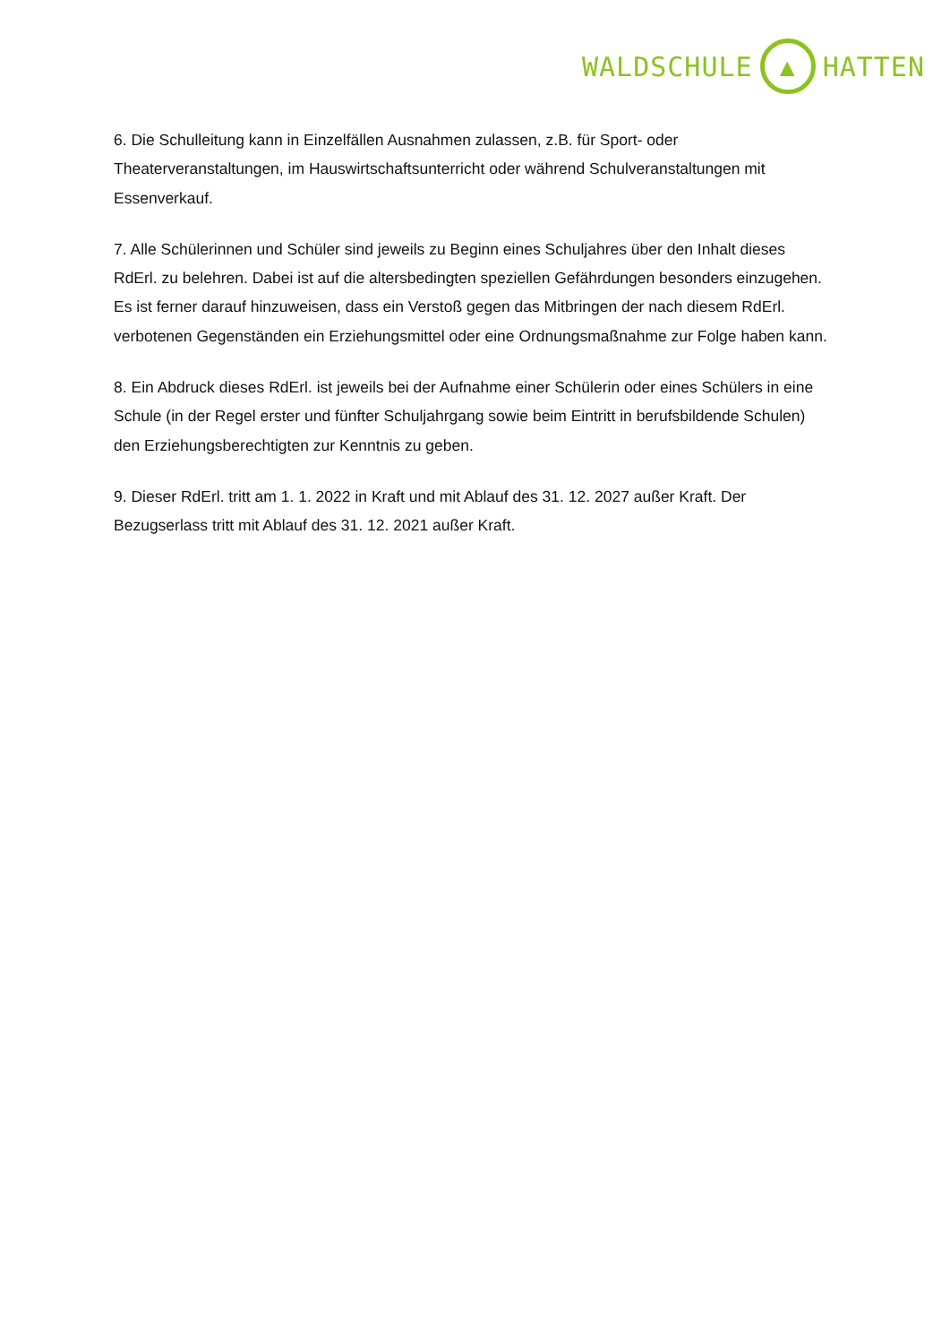WALDSCHULE
▲
HATTEN
6. Die Schulleitung kann in Einzelfällen Ausnahmen zulassen, z.B. für Sport- oder Theaterveranstaltungen, im Hauswirtschaftsunterricht oder während Schulveranstaltungen mit Essenverkauf.
7. Alle Schülerinnen und Schüler sind jeweils zu Beginn eines Schuljahres über den Inhalt dieses RdErl. zu belehren. Dabei ist auf die altersbedingten speziellen Gefährdungen besonders einzugehen. Es ist ferner darauf hinzuweisen, dass ein Verstoß gegen das Mitbringen der nach diesem RdErl. verbotenen Gegenständen ein Erziehungsmittel oder eine Ordnungsmaßnahme zur Folge haben kann.
8. Ein Abdruck dieses RdErl. ist jeweils bei der Aufnahme einer Schülerin oder eines Schülers in eine Schule (in der Regel erster und fünfter Schuljahrgang sowie beim Eintritt in berufsbildende Schulen) den Erziehungsberechtigten zur Kenntnis zu geben.
9. Dieser RdErl. tritt am 1. 1. 2022 in Kraft und mit Ablauf des 31. 12. 2027 außer Kraft. Der Bezugserlass tritt mit Ablauf des 31. 12. 2021 außer Kraft.